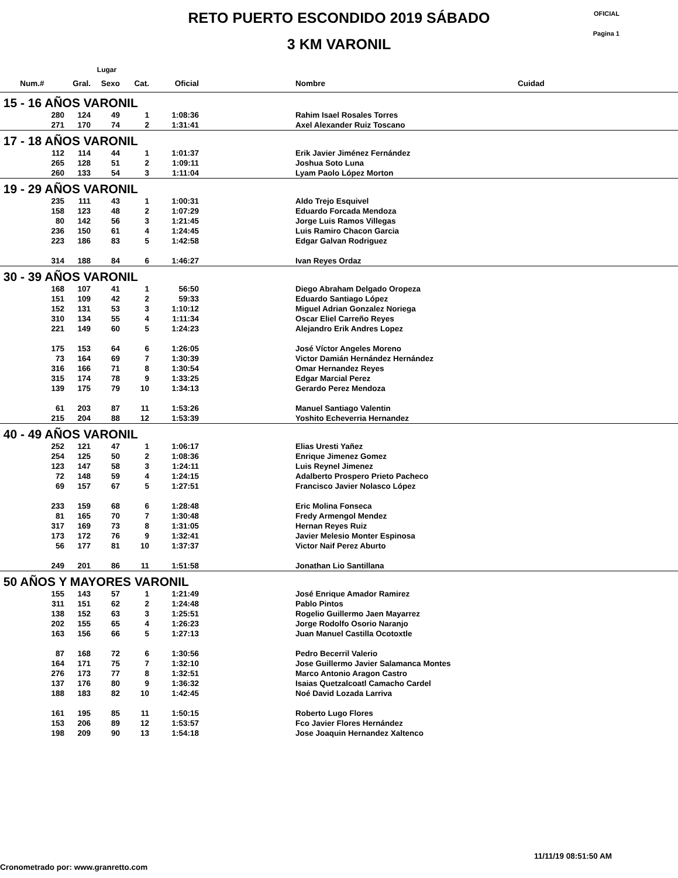RETO PUERTO ESCONDIDO 2019 SÁBADO
3 KM VARONIL
OFICIAL
Pagina 1
| | Lugar | | | | | | |
| --- | --- | --- | --- | --- | --- | --- | --- |
| Num.# | Gral. | Sexo | Cat. | Oficial | | Nombre | Cuidad |
| 15 - 16 AÑOS VARONIL | | | | | | | |
| 280 | 124 | 49 | 1 | 1:08:36 | | Rahim Isael Rosales Torres | |
| 271 | 170 | 74 | 2 | 1:31:41 | | Axel Alexander Ruiz Toscano | |
| 17 - 18 AÑOS VARONIL | | | | | | | |
| 112 | 114 | 44 | 1 | 1:01:37 | | Erik Javier Jiménez Fernández | |
| 265 | 128 | 51 | 2 | 1:09:11 | | Joshua Soto Luna | |
| 260 | 133 | 54 | 3 | 1:11:04 | | Lyam Paolo López Morton | |
| 19 - 29 AÑOS VARONIL | | | | | | | |
| 235 | 111 | 43 | 1 | 1:00:31 | | Aldo Trejo Esquivel | |
| 158 | 123 | 48 | 2 | 1:07:29 | | Eduardo Forcada Mendoza | |
| 80 | 142 | 56 | 3 | 1:21:45 | | Jorge Luis Ramos Villegas | |
| 236 | 150 | 61 | 4 | 1:24:45 | | Luis Ramiro Chacon Garcia | |
| 223 | 186 | 83 | 5 | 1:42:58 | | Edgar Galvan Rodriguez | |
| 314 | 188 | 84 | 6 | 1:46:27 | | Ivan Reyes Ordaz | |
| 30 - 39 AÑOS VARONIL | | | | | | | |
| 168 | 107 | 41 | 1 | 56:50 | | Diego Abraham Delgado Oropeza | |
| 151 | 109 | 42 | 2 | 59:33 | | Eduardo Santiago López | |
| 152 | 131 | 53 | 3 | 1:10:12 | | Miguel Adrian Gonzalez Noriega | |
| 310 | 134 | 55 | 4 | 1:11:34 | | Oscar Eliel Carreño Reyes | |
| 221 | 149 | 60 | 5 | 1:24:23 | | Alejandro Erik Andres Lopez | |
| 175 | 153 | 64 | 6 | 1:26:05 | | José Víctor Angeles Moreno | |
| 73 | 164 | 69 | 7 | 1:30:39 | | Victor Damián Hernández Hernández | |
| 316 | 166 | 71 | 8 | 1:30:54 | | Omar Hernandez Reyes | |
| 315 | 174 | 78 | 9 | 1:33:25 | | Edgar Marcial Perez | |
| 139 | 175 | 79 | 10 | 1:34:13 | | Gerardo Perez Mendoza | |
| 61 | 203 | 87 | 11 | 1:53:26 | | Manuel Santiago Valentin | |
| 215 | 204 | 88 | 12 | 1:53:39 | | Yoshito Echeverria Hernandez | |
| 40 - 49 AÑOS VARONIL | | | | | | | |
| 252 | 121 | 47 | 1 | 1:06:17 | | Elias Uresti Yañez | |
| 254 | 125 | 50 | 2 | 1:08:36 | | Enrique Jimenez Gomez | |
| 123 | 147 | 58 | 3 | 1:24:11 | | Luis Reynel Jimenez | |
| 72 | 148 | 59 | 4 | 1:24:15 | | Adalberto Prospero Prieto Pacheco | |
| 69 | 157 | 67 | 5 | 1:27:51 | | Francisco Javier Nolasco López | |
| 233 | 159 | 68 | 6 | 1:28:48 | | Eric Molina Fonseca | |
| 81 | 165 | 70 | 7 | 1:30:48 | | Fredy Armengol Mendez | |
| 317 | 169 | 73 | 8 | 1:31:05 | | Hernan Reyes Ruiz | |
| 173 | 172 | 76 | 9 | 1:32:41 | | Javier Melesio Monter Espinosa | |
| 56 | 177 | 81 | 10 | 1:37:37 | | Victor Naif Perez Aburto | |
| 249 | 201 | 86 | 11 | 1:51:58 | | Jonathan Lio Santillana | |
| 50 AÑOS Y MAYORES VARONIL | | | | | | | |
| 155 | 143 | 57 | 1 | 1:21:49 | | José Enrique Amador Ramirez | |
| 311 | 151 | 62 | 2 | 1:24:48 | | Pablo Pintos | |
| 138 | 152 | 63 | 3 | 1:25:51 | | Rogelio Guillermo Jaen Mayarrez | |
| 202 | 155 | 65 | 4 | 1:26:23 | | Jorge Rodolfo Osorio Naranjo | |
| 163 | 156 | 66 | 5 | 1:27:13 | | Juan Manuel Castilla Ocotoxtle | |
| 87 | 168 | 72 | 6 | 1:30:56 | | Pedro Becerril Valerio | |
| 164 | 171 | 75 | 7 | 1:32:10 | | Jose Guillermo Javier Salamanca Montes | |
| 276 | 173 | 77 | 8 | 1:32:51 | | Marco Antonio Aragon Castro | |
| 137 | 176 | 80 | 9 | 1:36:32 | | Isaias Quetzalcoatl Camacho Cardel | |
| 188 | 183 | 82 | 10 | 1:42:45 | | Noé David Lozada Larriva | |
| 161 | 195 | 85 | 11 | 1:50:15 | | Roberto Lugo Flores | |
| 153 | 206 | 89 | 12 | 1:53:57 | | Fco Javier Flores Hernández | |
| 198 | 209 | 90 | 13 | 1:54:18 | | Jose Joaquin Hernandez Xaltenco | |
11/11/19 08:51:50 AM
Cronometrado por: www.granretto.com